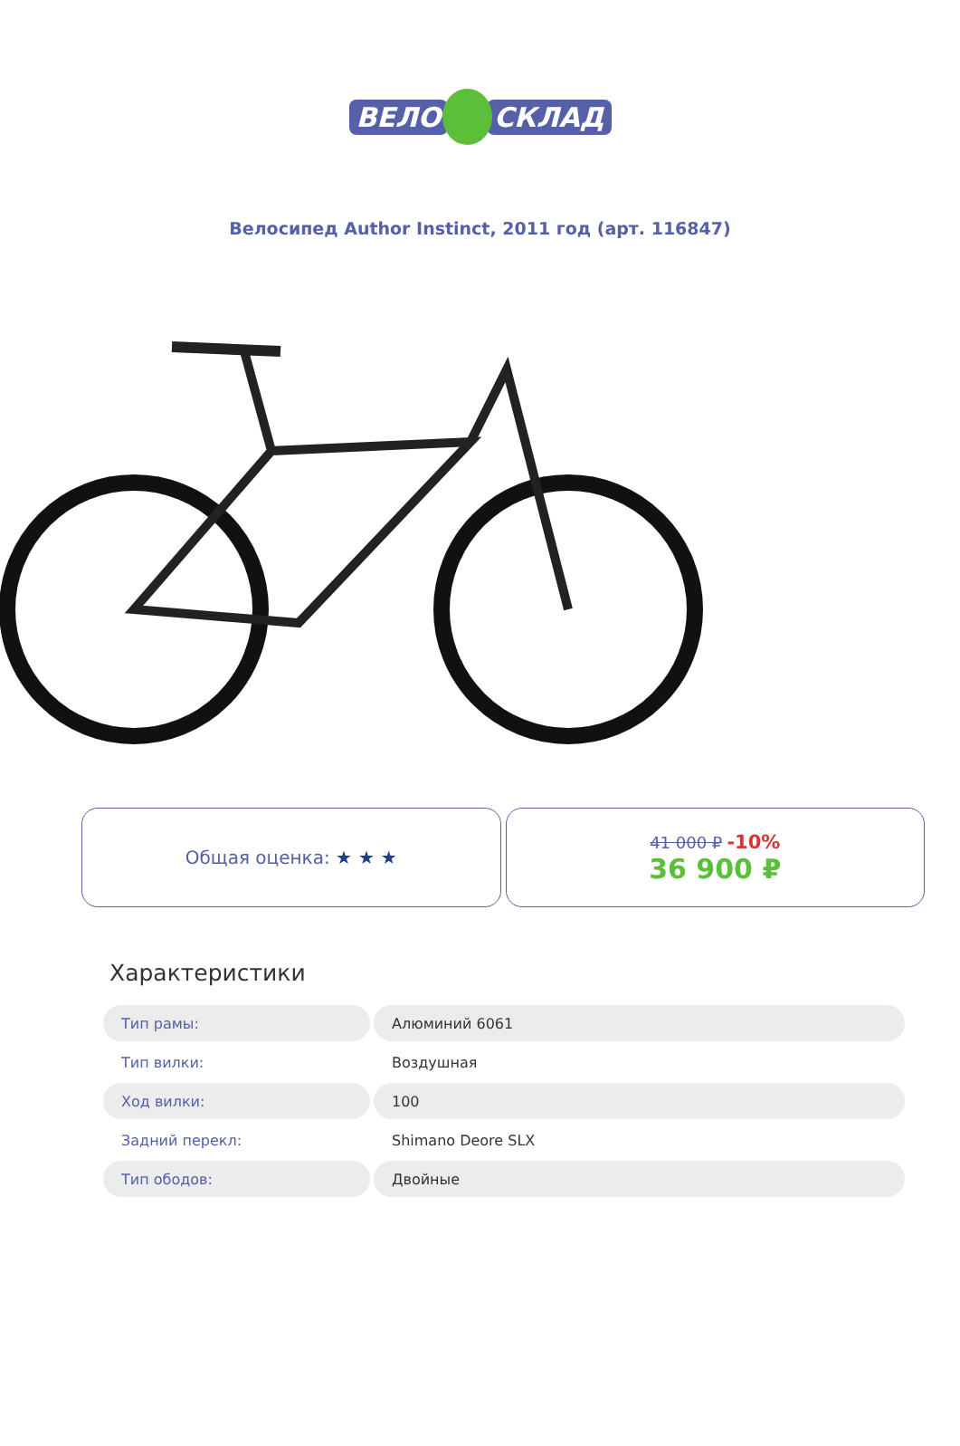ВЕЛО СКЛАД
Велосипед Author Instinct, 2011 год (арт. 116847)
Общая оценка: ★ ★ ★ 41 000 ₽ -10%
36 900 ₽
Характеристики
| Тип рамы: | Алюминий 6061 |
| Тип вилки: | Воздушная |
| Ход вилки: | 100 |
| Задний перекл: | Shimano Deore SLX |
| Тип ободов: | Двойные |